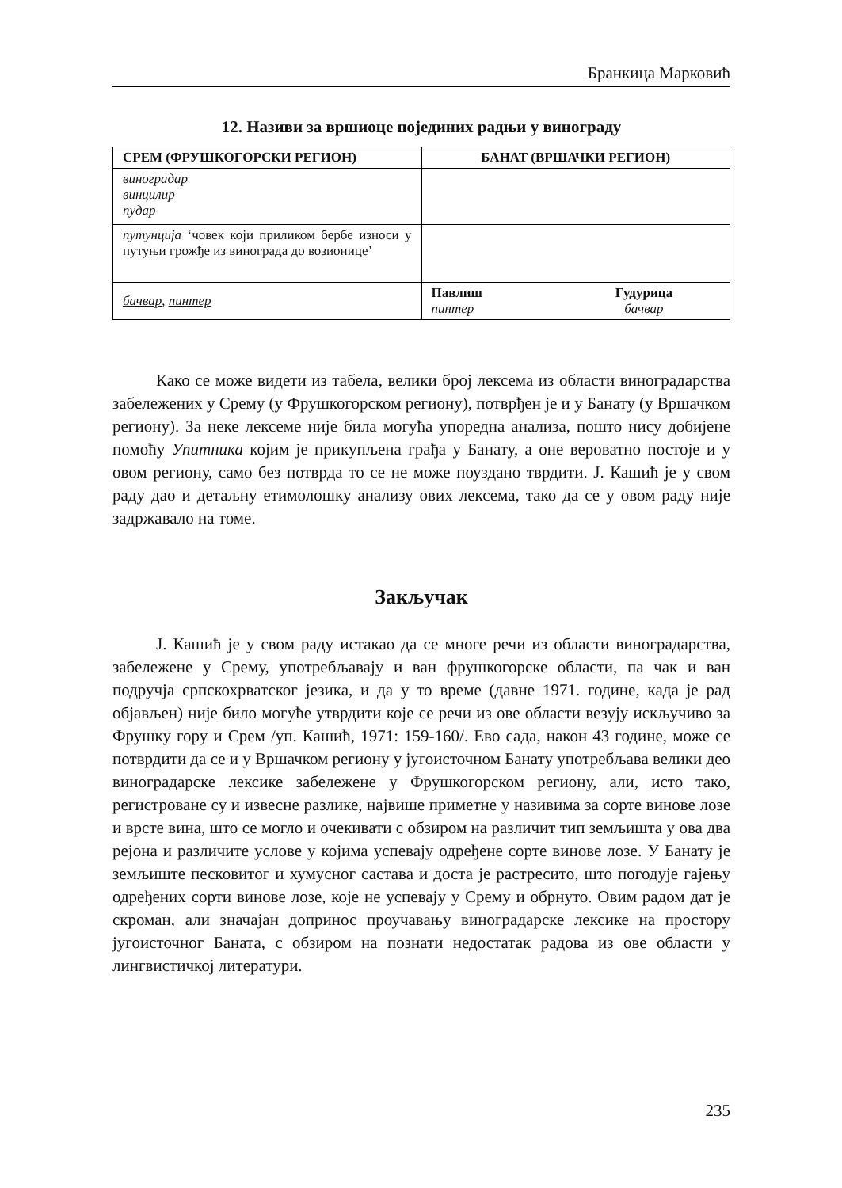Бранкица Марковић
12. Називи за вршиоце појединих радњи у винограду
| СРЕМ (ФРУШКОГОРСКИ РЕГИОН) | БАНАТ (ВРШАЧКИ РЕГИОН) |
| --- | --- |
| виноградар винцилир пудар | |
| путунција ‘човек који приликом бербе износи у путуњи грожђе из винограда до возионице’ | |
| бачвар , пинтер | Павлиш пинтер Гудурица бачвар |
Како се може видети из табела, велики број лексема из области виноградарства забележених у Срему (у Фрушкогорском региону), потврђен је и у Банату (у Вршачком региону). За неке лексеме није била могућа упоредна анализа, пошто нису добијене помоћу Упитника којим је прикупљена грађа у Банату, а оне вероватно постоје и у овом региону, само без потврда то се не може поуздано тврдити. Ј. Кашић је у свом раду дао и детаљну етимолошку анализу ових лексема, тако да се у овом раду није задржавало на томе.
Закључак
Ј. Кашић је у свом раду истакао да се многе речи из области виноградарства, забележене у Срему, употребљавају и ван фрушкогорске области, па чак и ван подручја српскохрватског језика, и да у то време (давне 1971. године, када је рад објављен) није било могуће утврдити које се речи из ове области везују искључиво за Фрушку гору и Срем /уп. Кашић, 1971: 159-160/. Ево сада, након 43 године, може се потврдити да се и у Вршачком региону у југоисточном Банату употребљава велики део виноградарске лексике забележене у Фрушкогорском региону, али, исто тако, регистроване су и извесне разлике, највише приметне у називима за сорте винове лозе и врсте вина, што се могло и очекивати с обзиром на различит тип земљишта у ова два рејона и различите услове у којима успевају одређене сорте винове лозе. У Банату је земљиште песковитог и хумусног састава и доста је растресито, што погодује гајењу одређених сорти винове лозе, које не успевају у Срему и обрнуто. Овим радом дат је скроман, али значајан допринос проучавању виноградарске лексике на простору југоисточног Баната, с обзиром на познати недостатак радова из ове области у лингвистичкој литератури.
235